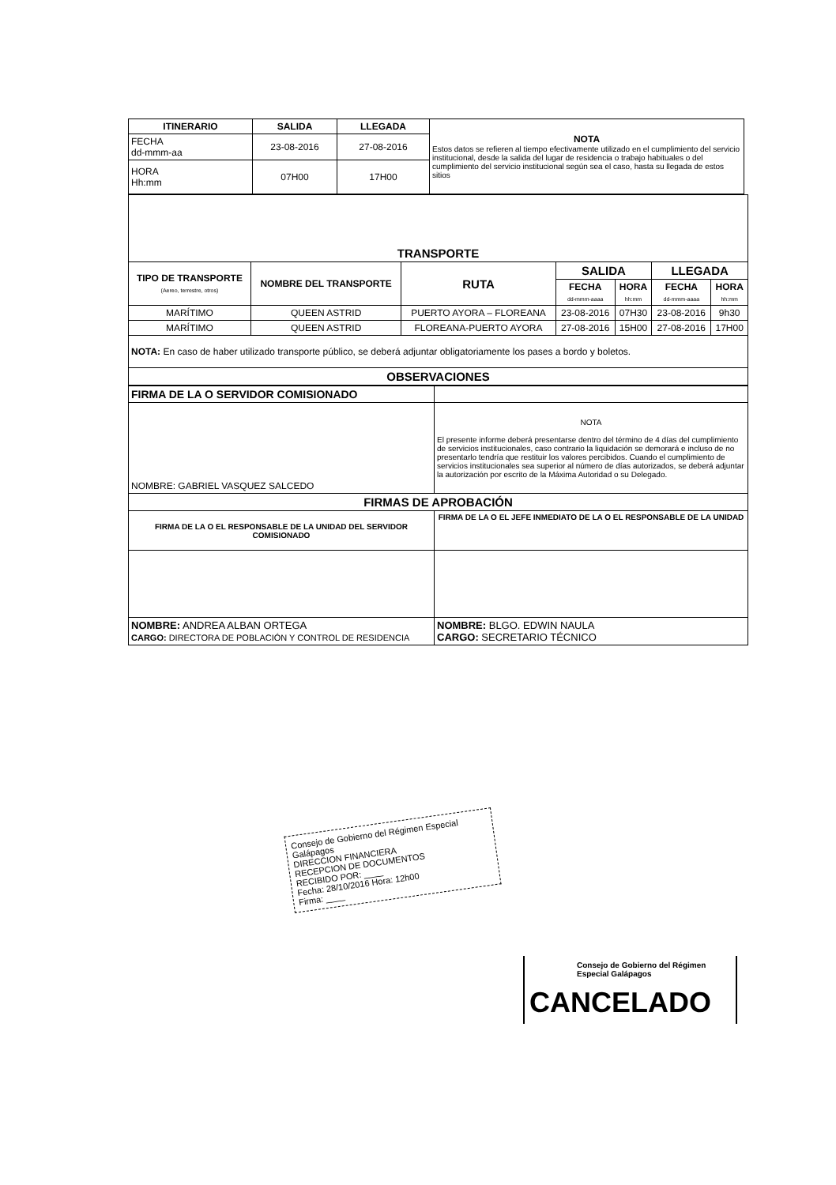| ITINERARIO | SALIDA | LLEGADA | NOTA Estos datos se refieren al tiempo efectivamente utilizado en el cumplimiento del servicio institucional, desde la salida del lugar de residencia o trabajo habituales o del cumplimiento del servicio institucional según sea el caso, hasta su llegada de estos sitios |
| FECHA dd-mmm-aa | 23-08-2016 | 27-08-2016 | |
| HORA Hh:mm | 07H00 | 17H00 | |
| TRANSPORTE | | | | | | |
| --- | --- | --- | --- | --- | --- | --- |
| TIPO DE TRANSPORTE (Aereo, terrestre, otros) | NOMBRE DEL TRANSPORTE | RUTA | SALIDA | | LLEGADA | |
| | | | FECHA dd-mmm-aaaa | HORA hh:mm | FECHA dd-mmm-aaaa | HORA hh:mm |
| MARÍTIMO | QUEEN ASTRID | PUERTO AYORA – FLOREANA | 23-08-2016 | 07H30 | 23-08-2016 | 9h30 |
| MARÍTIMO | QUEEN ASTRID | FLOREANA-PUERTO AYORA | 27-08-2016 | 15H00 | 27-08-2016 | 17H00 |
| NOTA: En caso de haber utilizado transporte público, se deberá adjuntar obligatoriamente los pases a bordo y boletos. | | | | | | |
| OBSERVACIONES | | | | | | |
| FIRMA DE LA O SERVIDOR COMISIONADO | |
| NOMBRE: GABRIEL VASQUEZ SALCEDO | NOTA El presente informe deberá presentarse dentro del término de 4 días del cumplimiento de servicios institucionales, caso contrario la liquidación se demorará e incluso de no presentarlo tendría que restituir los valores percibidos. Cuando el cumplimiento de servicios institucionales sea superior al número de días autorizados, se deberá adjuntar la autorización por escrito de la Máxima Autoridad o su Delegado. |
| FIRMAS DE APROBACIÓN | |
| FIRMA DE LA O EL RESPONSABLE DE LA UNIDAD DEL SERVIDOR COMISIONADO | FIRMA DE LA O EL JEFE INMEDIATO DE LA O EL RESPONSABLE DE LA UNIDAD |
| NOMBRE: ANDREA ALBAN ORTEGA CARGO: DIRECTORA DE POBLACIÓN Y CONTROL DE RESIDENCIA | NOMBRE: BLGO. EDWIN NAULA CARGO: SECRETARIO TÉCNICO |
Consejo de Gobierno del Régimen Especial Galápagos
DIRECCION FINANCIERA
RECEPCION DE DOCUMENTOS
RECIBIDO POR: ____
Fecha: 28/10/2016 Hora: 12h00
Firma: ____
Consejo de Gobierno del Régimen Especial Galápagos
CANCELADO